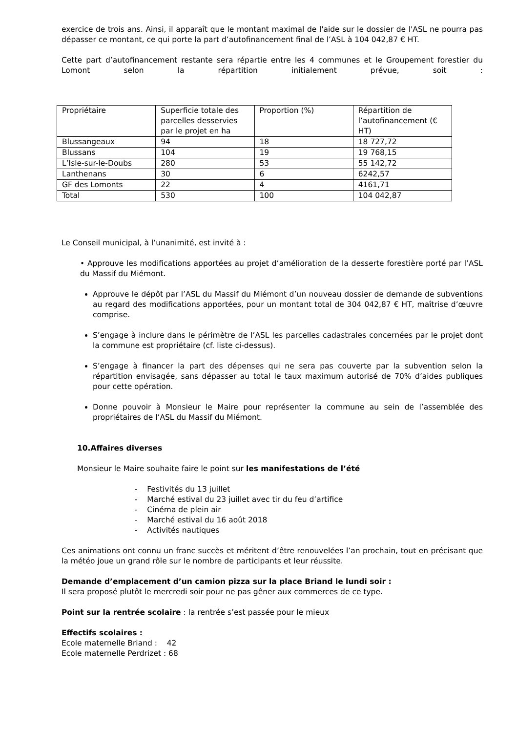exercice de trois ans. Ainsi, il apparaît que le montant maximal de l'aide sur le dossier de l'ASL ne pourra pas dépasser ce montant, ce qui porte la part d’autofinancement final de l’ASL à 104 042,87 € HT.
Cette part d’autofinancement restante sera répartie entre les 4 communes et le Groupement forestier du Lomont selon la répartition initialement prévue, soit :
| Propriétaire | Superficie totale des parcelles desservies par le projet en ha | Proportion (%) | Répartition de l’autofinancement (€ HT) |
| Blussangeaux | 94 | 18 | 18 727,72 |
| Blussans | 104 | 19 | 19 768,15 |
| L’Isle-sur-le-Doubs | 280 | 53 | 55 142,72 |
| Lanthenans | 30 | 6 | 6242,57 |
| GF des Lomonts | 22 | 4 | 4161,71 |
| Total | 530 | 100 | 104 042,87 |
Le Conseil municipal, à l’unanimité, est invité à :
• Approuve les modifications apportées au projet d’amélioration de la desserte forestière porté par l’ASL du Massif du Miémont.
Approuve le dépôt par l’ASL du Massif du Miémont d’un nouveau dossier de demande de subventions au regard des modifications apportées, pour un montant total de 304 042,87 € HT, maîtrise d’œuvre comprise.
S’engage à inclure dans le périmètre de l’ASL les parcelles cadastrales concernées par le projet dont la commune est propriétaire (cf. liste ci-dessus).
S’engage à financer la part des dépenses qui ne sera pas couverte par la subvention selon la répartition envisagée, sans dépasser au total le taux maximum autorisé de 70% d’aides publiques pour cette opération.
Donne pouvoir à Monsieur le Maire pour représenter la commune au sein de l’assemblée des propriétaires de l’ASL du Massif du Miémont.
10.Affaires diverses
Monsieur le Maire souhaite faire le point sur les manifestations de l’été
- Festivités du 13 juillet
- Marché estival du 23 juillet avec tir du feu d’artifice
- Cinéma de plein air
- Marché estival du 16 août 2018
- Activités nautiques
Ces animations ont connu un franc succès et méritent d’être renouvelées l’an prochain, tout en précisant que la météo joue un grand rôle sur le nombre de participants et leur réussite.
Demande d’emplacement d’un camion pizza sur la place Briand le lundi soir :
Il sera proposé plutôt le mercredi soir pour ne pas gêner aux commerces de ce type.
Point sur la rentrée scolaire : la rentrée s’est passée pour le mieux
Effectifs scolaires :
Ecole maternelle Briand : 42
Ecole maternelle Perdrizet : 68